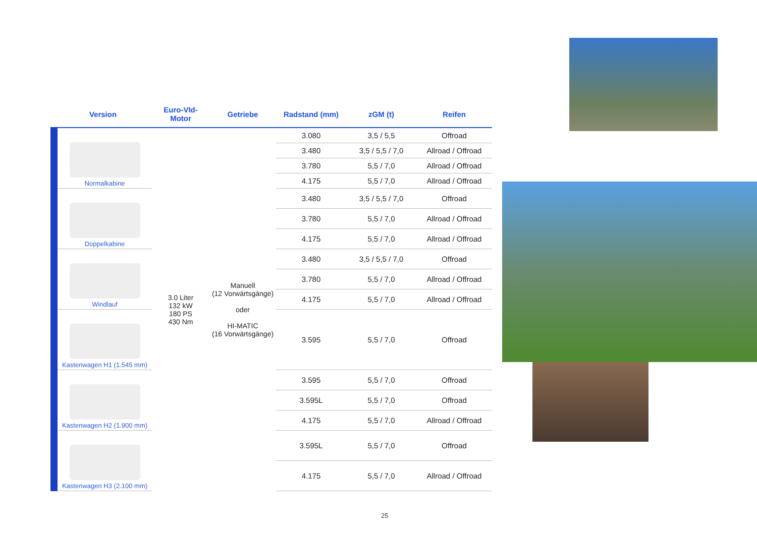| Version | Euro-VId- Motor | Getriebe | Radstand (mm) | zGM (t) | Reifen |
| --- | --- | --- | --- | --- | --- |
| Normalkabine | 3.0 Liter 132 kW 180 PS 430 Nm | Manuell (12 Vorwärtsgänge) oder HI-MATIC (16 Vorwärtsgänge) | 3.080 | 3,5 / 5,5 | Offroad |
| | | | 3.480 | 3,5 / 5,5 / 7,0 | Allroad / Offroad |
| | | | 3.780 | 5,5 / 7,0 | Allroad / Offroad |
| | | | 4.175 | 5,5 / 7,0 | Allroad / Offroad |
| Doppelkabine | | | 3.480 | 3,5 / 5,5 / 7,0 | Offroad |
| | | | 3.780 | 5,5 / 7,0 | Allroad / Offroad |
| | | | 4.175 | 5,5 / 7,0 | Allroad / Offroad |
| Windlauf | | | 3.480 | 3,5 / 5,5 / 7,0 | Offroad |
| | | | 3.780 | 5,5 / 7,0 | Allroad / Offroad |
| | | | 4.175 | 5,5 / 7,0 | Allroad / Offroad |
| Kastenwagen H1 (1.545 mm) | | | 3.595 | 5,5 / 7,0 | Offroad |
| Kastenwagen H2 (1.900 mm) | | | 3.595 | 5,5 / 7,0 | Offroad |
| | | | 3.595L | 5,5 / 7,0 | Offroad |
| | | | 4.175 | 5,5 / 7,0 | Allroad / Offroad |
| Kastenwagen H3 (2.100 mm) | | | 3.595L | 5,5 / 7,0 | Offroad |
| | | | 4.175 | 5,5 / 7,0 | Allroad / Offroad |
25